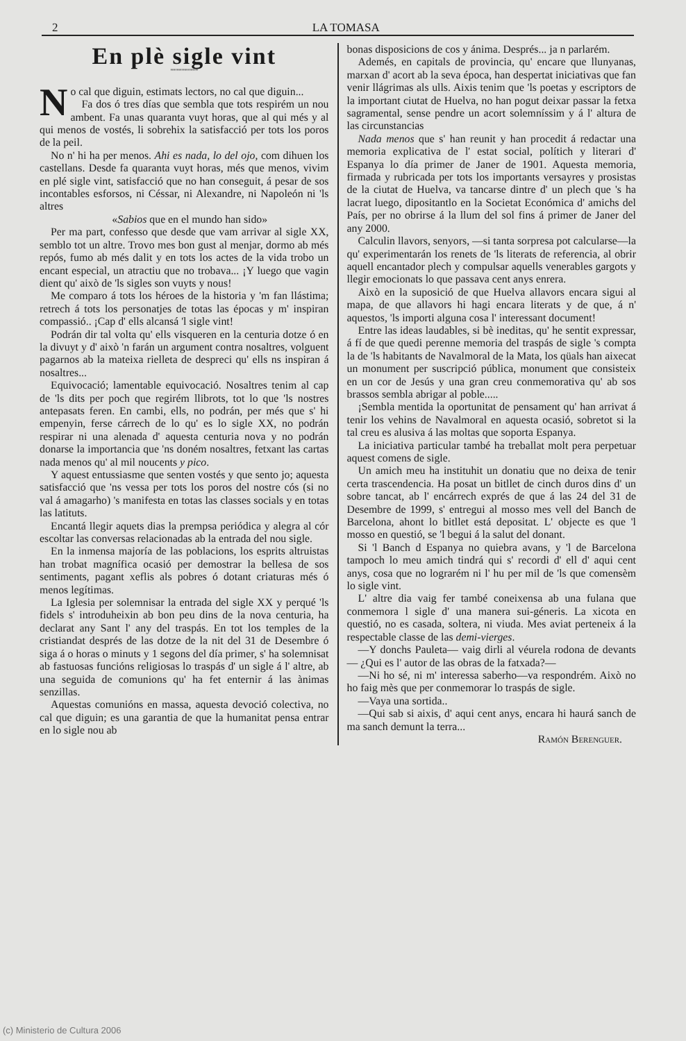2 LA TOMASA
En plè sigle vint
''''''''''''''''''''''
No cal que diguin, estimats lectors, no cal que diguin...
Fa dos ó tres días que sembla que tots respirém un nou ambent. Fa unas quaranta vuyt horas, que al qui més y al qui menos de vostés, li sobrehix la satisfacció per tots los poros de la peil.
No n' hi ha per menos. Ahi es nada, lo del ojo, com dihuen los castellans. Desde fa quaranta vuyt horas, més que menos, vivim en plé sigle vint, satisfacció que no han conseguit, á pesar de sos incontables esforsos, ni Céssar, ni Alexandre, ni Napoleón ni 'ls altres
«Sabios que en el mundo han sido»
Per ma part, confesso que desde que vam arrivar al sigle XX, semblo tot un altre. Trovo mes bon gust al menjar, dormo ab més repós, fumo ab més dalit y en tots los actes de la vida trobo un encant especial, un atractiu que no trobava... ¡Y luego que vagin dient qu' això de 'ls sigles son vuyts y nous!
Me comparo á tots los héroes de la historia y 'm fan llástima; retrech á tots los personatjes de totas las épocas y m' inspiran compassió.. ¡Cap d' ells alcansá 'l sigle vint!
Podrán dir tal volta qu' ells visqueren en la centuria dotze ó en la divuyt y d' això 'n farán un argument contra nosaltres, volguent pagarnos ab la mateixa rielleta de despreci qu' ells ns inspiran á nosaltres...
Equivocació; lamentable equivocació. Nosaltres tenim al cap de 'ls dits per poch que regirém llibrots, tot lo que 'ls nostres antepasats feren. En cambi, ells, no podrán, per més que s' hi empenyin, ferse cárrech de lo qu' es lo sigle XX, no podrán respirar ni una alenada d' aquesta centuria nova y no podrán donarse la importancia que 'ns doném nosaltres, fetxant las cartas nada menos qu' al mil noucents y pico.
Y aquest entussiasme que senten vostés y que sento jo; aquesta satisfacció que 'ns vessa per tots los poros del nostre cós (si no val á amagarho) 's manifesta en totas las classes socials y en totas las latituts.
Encantá llegir aquets dias la prempsa periódica y alegra al cór escoltar las conversas relacionadas ab la entrada del nou sigle.
En la inmensa majoría de las poblacions, los esprits altruistas han trobat magnífica ocasió per demostrar la bellesa de sos sentiments, pagant xeflis als pobres ó dotant criaturas més ó menos legítimas.
La Iglesia per solemnisar la entrada del sigle XX y perqué 'ls fidels s' introduheixin ab bon peu dins de la nova centuria, ha declarat any Sant l' any del traspás. En tot los temples de la cristiandat després de las dotze de la nit del 31 de Desembre ó siga á o horas o minuts y 1 segons del día primer, s' ha solemnisat ab fastuosas funcións religiosas lo traspás d' un sigle á l' altre, ab una seguida de comunions qu' ha fet enternir á las ànimas senzillas.
Aquestas comunións en massa, aquesta devoció colectiva, no cal que diguin; es una garantia de que la humanitat pensa entrar en lo sigle nou ab
bonas disposicions de cos y ánima. Després... ja n parlarém.
Ademés, en capitals de provincia, qu' encare que llunyanas, marxan d' acort ab la seva época, han despertat iniciativas que fan venir llágrimas als ulls. Aixis tenim que 'ls poetas y escriptors de la important ciutat de Huelva, no han pogut deixar passar la fetxa sagramental, sense pendre un acort solemníssim y á l' altura de las circunstancias
Nada menos que s' han reunit y han procedit á redactar una memoria explicativa de l' estat social, polítich y literari d' Espanya lo día primer de Janer de 1901. Aquesta memoria, firmada y rubricada per tots los importants versayres y prosistas de la ciutat de Huelva, va tancarse dintre d' un plech que 's ha lacrat luego, dipositantlo en la Societat Económica d' amichs del País, per no obrirse á la llum del sol fins á primer de Janer del any 2000.
Calculin llavors, senyors, —si tanta sorpresa pot calcularse—la qu' experimentarán los renets de 'ls literats de referencia, al obrir aquell encantador plech y compulsar aquells venerables gargots y llegir emocionats lo que passava cent anys enrera.
Això en la suposició de que Huelva allavors encara sigui al mapa, de que allavors hi hagi encara literats y de que, á n' aquestos, 'ls importi alguna cosa l' interessant document!
Entre las ideas laudables, si bè ineditas, qu' he sentit expressar, á fí de que quedi perenne memoria del traspás de sigle 's compta la de 'ls habitants de Navalmoral de la Mata, los qüals han aixecat un monument per suscripció pública, monument que consisteix en un cor de Jesús y una gran creu conmemorativa qu' ab sos brassos sembla abrigar al poble.....
¡Sembla mentida la oportunitat de pensament qu' han arrivat á tenir los vehins de Navalmoral en aquesta ocasió, sobretot si la tal creu es alusiva á las moltas que soporta Espanya.
La iniciativa particular també ha treballat molt pera perpetuar aquest comens de sigle.
Un amich meu ha instituhit un donatiu que no deixa de tenir certa trascendencia. Ha posat un bitllet de cinch duros dins d' un sobre tancat, ab l' encárrech exprés de que á las 24 del 31 de Desembre de 1999, s' entregui al mosso mes vell del Banch de Barcelona, ahont lo bitllet está depositat. L' objecte es que 'l mosso en questió, se 'l begui á la salut del donant.
Si 'l Banch d Espanya no quiebra avans, y 'l de Barcelona tampoch lo meu amich tindrá qui s' recordi d' ell d' aqui cent anys, cosa que no lograrém ni l' hu per mil de 'ls que comensèm lo sigle vint.
L' altre dia vaig fer també coneixensa ab una fulana que conmemora l sigle d' una manera sui-géneris. La xicota en questió, no es casada, soltera, ni viuda. Mes aviat perteneix á la respectable classe de las demi-vierges.
—Y donchs Pauleta— vaig dirli al véurela rodona de devants— ¿Qui es l' autor de las obras de la fatxada?—
—Ni ho sé, ni m' interessa saberho—va respondrém. Això no ho faig mès que per conmemorar lo traspás de sigle.
—Vaya una sortida..
—Qui sab si aixis, d' aqui cent anys, encara hi haurá sanch de ma sanch demunt la terra...
Ramón Berenguer.
(c) Ministerio de Cultura 2006